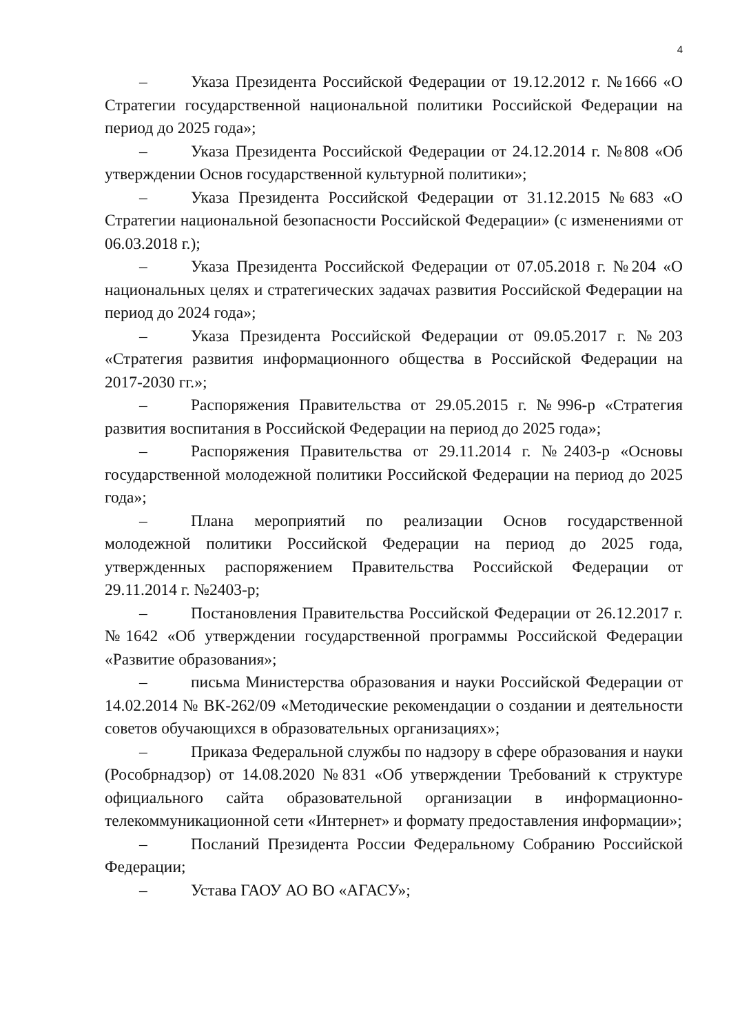4
– Указа Президента Российской Федерации от 19.12.2012 г. №1666 «О Стратегии государственной национальной политики Российской Федерации на период до 2025 года»;
– Указа Президента Российской Федерации от 24.12.2014 г. №808 «Об утверждении Основ государственной культурной политики»;
– Указа Президента Российской Федерации от 31.12.2015 №683 «О Стратегии национальной безопасности Российской Федерации» (с изменениями от 06.03.2018 г.);
– Указа Президента Российской Федерации от 07.05.2018 г. №204 «О национальных целях и стратегических задачах развития Российской Федерации на период до 2024 года»;
– Указа Президента Российской Федерации от 09.05.2017 г. №203 «Стратегия развития информационного общества в Российской Федерации на 2017-2030 гг.»;
– Распоряжения Правительства от 29.05.2015 г. №996-р «Стратегия развития воспитания в Российской Федерации на период до 2025 года»;
– Распоряжения Правительства от 29.11.2014 г. №2403-р «Основы государственной молодежной политики Российской Федерации на период до 2025 года»;
– Плана мероприятий по реализации Основ государственной молодежной политики Российской Федерации на период до 2025 года, утвержденных распоряжением Правительства Российской Федерации от 29.11.2014 г. №2403-р;
– Постановления Правительства Российской Федерации от 26.12.2017 г. №1642 «Об утверждении государственной программы Российской Федерации «Развитие образования»;
– письма Министерства образования и науки Российской Федерации от 14.02.2014 № ВК-262/09 «Методические рекомендации о создании и деятельности советов обучающихся в образовательных организациях»;
– Приказа Федеральной службы по надзору в сфере образования и науки (Рособрнадзор) от 14.08.2020 №831 «Об утверждении Требований к структуре официального сайта образовательной организации в информационно-телекоммуникационной сети «Интернет» и формату предоставления информации»;
– Посланий Президента России Федеральному Собранию Российской Федерации;
– Устава ГАОУ АО ВО «АГАСУ»;